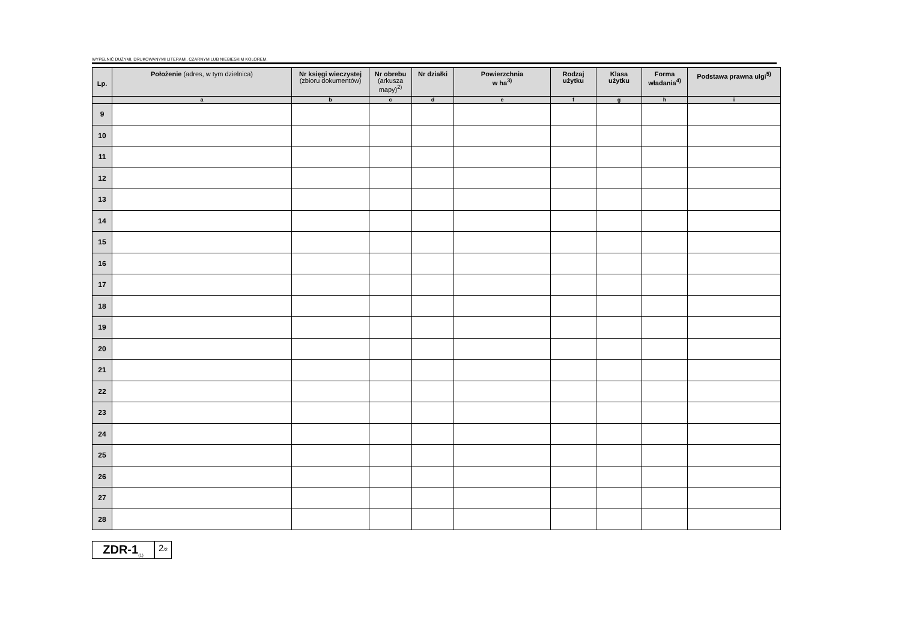WYPEŁNIĆ DUŻYMI, DRUKOWANYMI LITERAMI, CZARNYM LUB NIEBIESKIM KOLOREM.
| Lp. | Położenie (adres, w tym dzielnica) | Nr księgi wieczystej (zbioru dokumentów) | Nr obrebu (arkusza mapy)<sup>2)</sup> | Nr działki | Powierzchnia w ha<sup>3)</sup> | Rodzaj użytku | Klasa użytku | Forma władania<sup>4)</sup> | Podstawa prawna ulgi<sup>5)</sup> |
| --- | --- | --- | --- | --- | --- | --- | --- | --- | --- |
| | a | b | c | d | e | f | g | h | i |
| 9 | | | | | | | | | |
| 10 | | | | | | | | | |
| 11 | | | | | | | | | |
| 12 | | | | | | | | | |
| 13 | | | | | | | | | |
| 14 | | | | | | | | | |
| 15 | | | | | | | | | |
| 16 | | | | | | | | | |
| 17 | | | | | | | | | |
| 18 | | | | | | | | | |
| 19 | | | | | | | | | |
| 20 | | | | | | | | | |
| 21 | | | | | | | | | |
| 22 | | | | | | | | | |
| 23 | | | | | | | | | |
| 24 | | | | | | | | | |
| 25 | | | | | | | | | |
| 26 | | | | | | | | | |
| 27 | | | | | | | | | |
| 28 | | | | | | | | | |
ZDR-1<sub>(1)</sub>
2/2